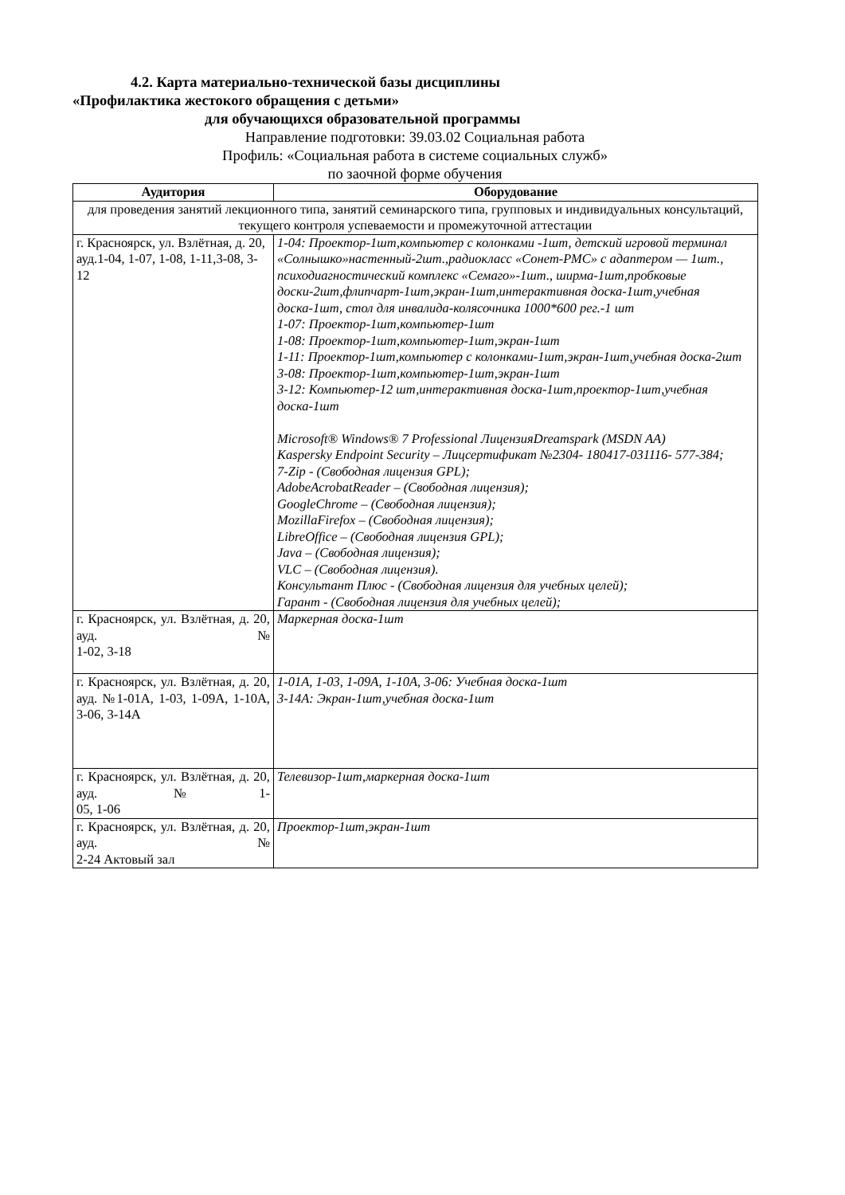4.2. Карта материально-технической базы дисциплины
«Профилактика жестокого обращения с детьми»
для обучающихся образовательной программы
Направление подготовки: 39.03.02 Социальная работа
Профиль: «Социальная работа в системе социальных служб»
по заочной форме обучения
| Аудитория | Оборудование |
| --- | --- |
| для проведения занятий лекционного типа, занятий семинарского типа, групповых и индивидуальных консультаций, текущего контроля успеваемости и промежуточной аттестации | |
| г. Красноярск, ул. Взлётная, д. 20, ауд.1-04, 1-07, 1-08, 1-11,3-08, 3-12 | 1-04: Проектор-1шт,компьютер с колонками -1шт, детский игровой терминал «Солнышко»настенный-2шт.,радиокласс «Сонет-РМС» с адаптером — 1шт., психодиагностический комплекс «Семаго»-1шт., ширма-1шт,пробковые доски-2шт,флипчарт-1шт,экран-1шт,интерактивная доска-1шт,учебная доска-1шт, стол для инвалида-колясочника 1000*600 рег.-1 шт 1-07: Проектор-1шт,компьютер-1шт 1-08: Проектор-1шт,компьютер-1шт,экран-1шт 1-11: Проектор-1шт,компьютер с колонками-1шт,экран-1шт,учебная доска-2шт 3-08: Проектор-1шт,компьютер-1шт,экран-1шт 3-12: Компьютер-12 шт,интерактивная доска-1шт,проектор-1шт,учебная доска-1шт Microsoft® Windows® 7 Professional ЛицензияDreamspark (MSDN AA) Kaspersky Endpoint Security – Лицсертификат №2304- 180417-031116- 577-384; 7-Zip - (Свободная лицензия GPL); AdobeAcrobatReader – (Свободная лицензия); GoogleChrome – (Свободная лицензия); MozillaFirefox – (Свободная лицензия); LibreOffice – (Свободная лицензия GPL); Java – (Свободная лицензия); VLC – (Свободная лицензия). Консультант Плюс - (Свободная лицензия для учебных целей); Гарант - (Свободная лицензия для учебных целей); |
| г. Красноярск, ул. Взлётная, д. 20, ауд. № 1-02, 3-18 | Маркерная доска-1шт |
| г. Красноярск, ул. Взлётная, д. 20, ауд. №1-01А, 1-03, 1-09А, 1-10А, 3-06, 3-14А | 1-01А, 1-03, 1-09А, 1-10А, 3-06: Учебная доска-1шт 3-14А: Экран-1шт,учебная доска-1шт |
| г. Красноярск, ул. Взлётная, д. 20, ауд. №1- 05, 1-06 | Телевизор-1шт,маркерная доска-1шт |
| г. Красноярск, ул. Взлётная, д. 20, ауд. № 2-24 Актовый зал | Проектор-1шт,экран-1шт |